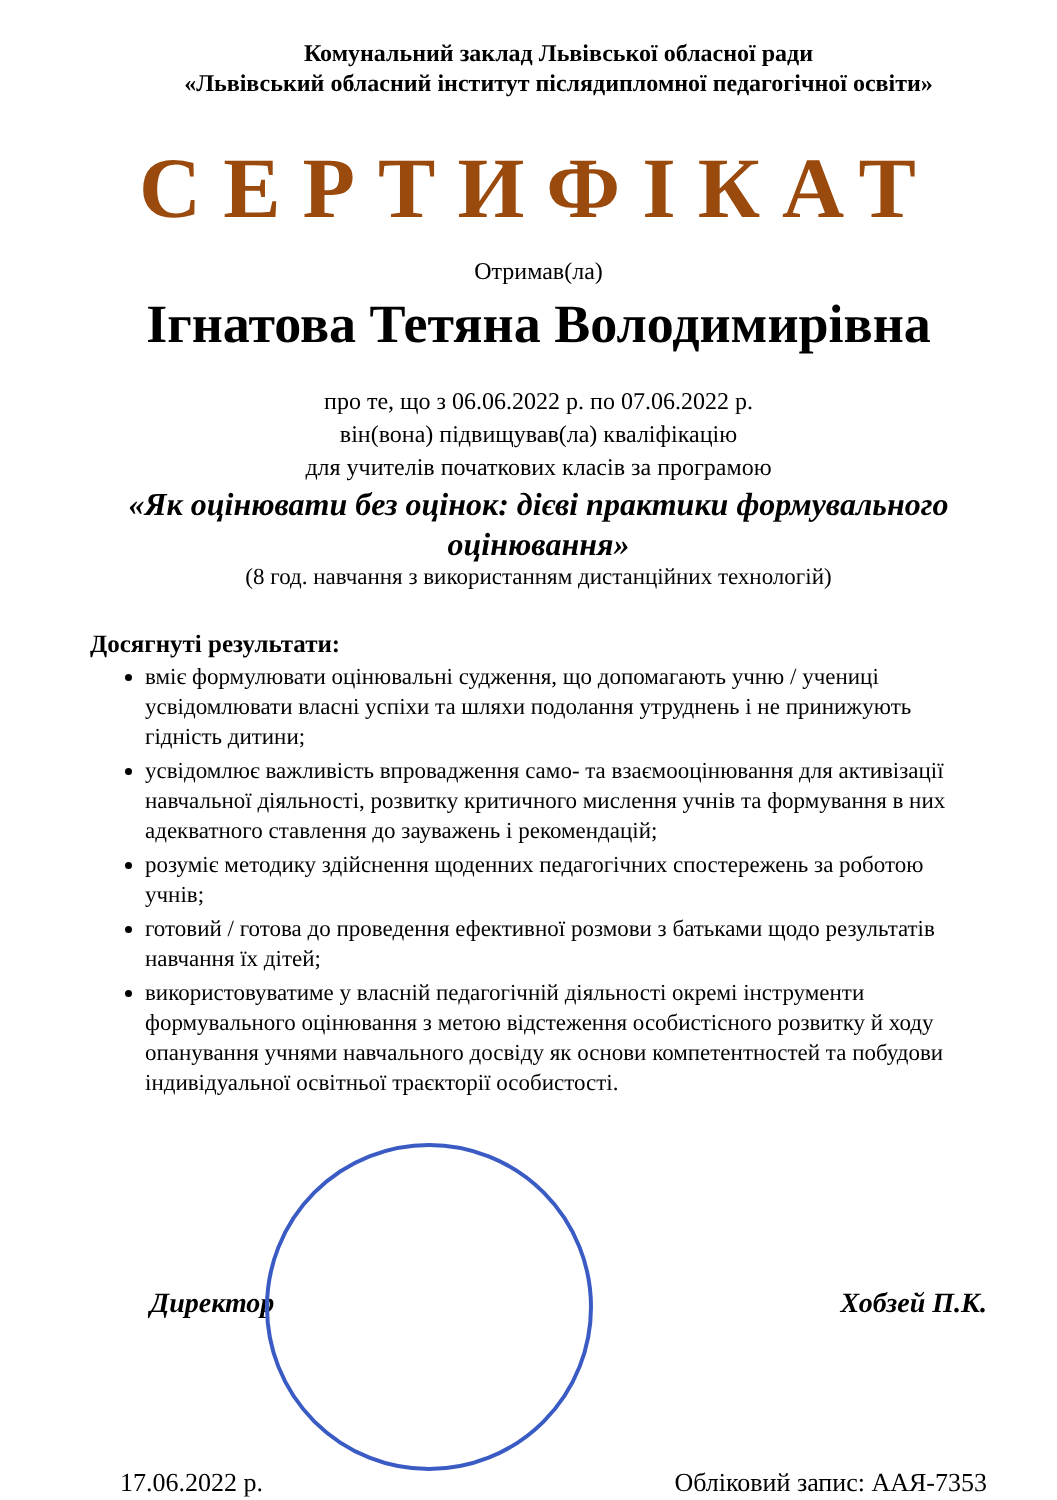Комунальний заклад Львівської обласної ради
«Львівський обласний інститут післядипломної педагогічної освіти»
СЕРТИФІКАТ
Отримав(ла)
Ігнатова Тетяна Володимирівна
про те, що з 06.06.2022 р. по 07.06.2022 р.
він(вона) підвищував(ла) кваліфікацію
для учителів початкових класів за програмою
«Як оцінювати без оцінок: дієві практики формувального оцінювання»
(8 год. навчання з використанням дистанційних технологій)
Досягнуті результати:
вміє формулювати оцінювальні судження, що допомагають учню / учениці усвідомлювати власні успіхи та шляхи подолання утруднень і не принижують гідність дитини;
усвідомлює важливість впровадження само- та взаємооцінювання для активізації навчальної діяльності, розвитку критичного мислення учнів та формування в них адекватного ставлення до зауважень і рекомендацій;
розуміє методику здійснення щоденних педагогічних спостережень за роботою учнів;
готовий / готова до проведення ефективної розмови з батьками щодо результатів навчання їх дітей;
використовуватиме у власній педагогічній діяльності окремі інструменти формувального оцінювання з метою відстеження особистісного розвитку й ходу опанування учнями навчального досвіду як основи компетентностей та побудови індивідуальної освітньої траєкторії особистості.
Директор Хобзей П.К.
17.06.2022 р. Обліковий запис: ААЯ-7353